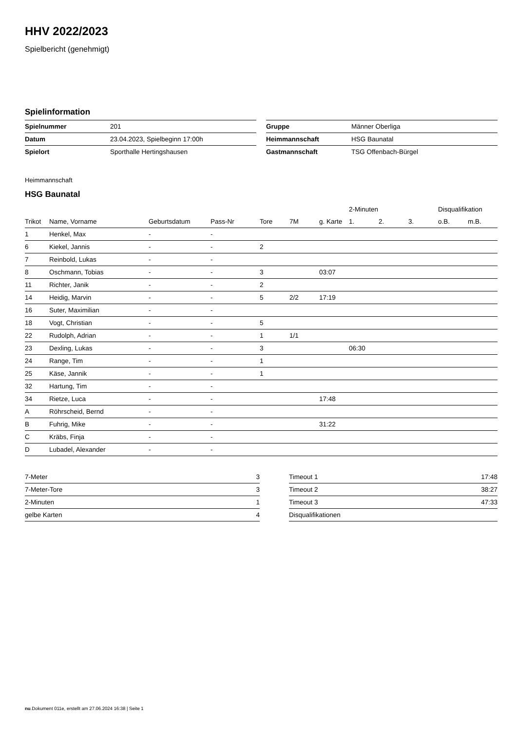HHV 2022/2023
Spielbericht (genehmigt)
Spielinformation
| Spielnummer | 201 |
| Datum | 23.04.2023, Spielbeginn 17:00h |
| Spielort | Sporthalle Hertingshausen |
| Gruppe | Männer Oberliga |
| Heimmannschaft | HSG Baunatal |
| Gastmannschaft | TSG Offenbach-Bürgel |
Heimmannschaft
HSG Baunatal
| | | | | | | | 2-Minuten | | | Disqualifikation | |
| --- | --- | --- | --- | --- | --- | --- | --- | --- | --- | --- | --- |
| Trikot | Name, Vorname | Geburtsdatum | Pass-Nr | Tore | 7M | g. Karte | 1. | 2. | 3. | o.B. | m.B. |
| 1 | Henkel, Max | - | - | | | | | | | | |
| 6 | Kiekel, Jannis | - | - | 2 | | | | | | | |
| 7 | Reinbold, Lukas | - | - | | | | | | | | |
| 8 | Oschmann, Tobias | - | - | 3 | | 03:07 | | | | | |
| 11 | Richter, Janik | - | - | 2 | | | | | | | |
| 14 | Heidig, Marvin | - | - | 5 | 2/2 | 17:19 | | | | | |
| 16 | Suter, Maximilian | - | - | | | | | | | | |
| 18 | Vogt, Christian | - | - | 5 | | | | | | | |
| 22 | Rudolph, Adrian | - | - | 1 | 1/1 | | | | | | |
| 23 | Dexling, Lukas | - | - | 3 | | | 06:30 | | | | |
| 24 | Range, Tim | - | - | 1 | | | | | | | |
| 25 | Käse, Jannik | - | - | 1 | | | | | | | |
| 32 | Hartung, Tim | - | - | | | | | | | | |
| 34 | Rietze, Luca | - | - | | | 17:48 | | | | | |
| A | Röhrscheid, Bernd | - | - | | | | | | | | |
| B | Fuhrig, Mike | - | - | | | 31:22 | | | | | |
| C | Kräbs, Finja | - | - | | | | | | | | |
| D | Lubadel, Alexander | - | - | | | | | | | | |
| 7-Meter | 3 |
| 7-Meter-Tore | 3 |
| 2-Minuten | 1 |
| gelbe Karten | 4 |
| Timeout 1 | 17:48 |
| Timeout 2 | 38:27 |
| Timeout 3 | 47:33 |
| Disqualifikationen | |
nu.Dokument 011e, erstellt am 27.06.2024 16:38 | Seite 1